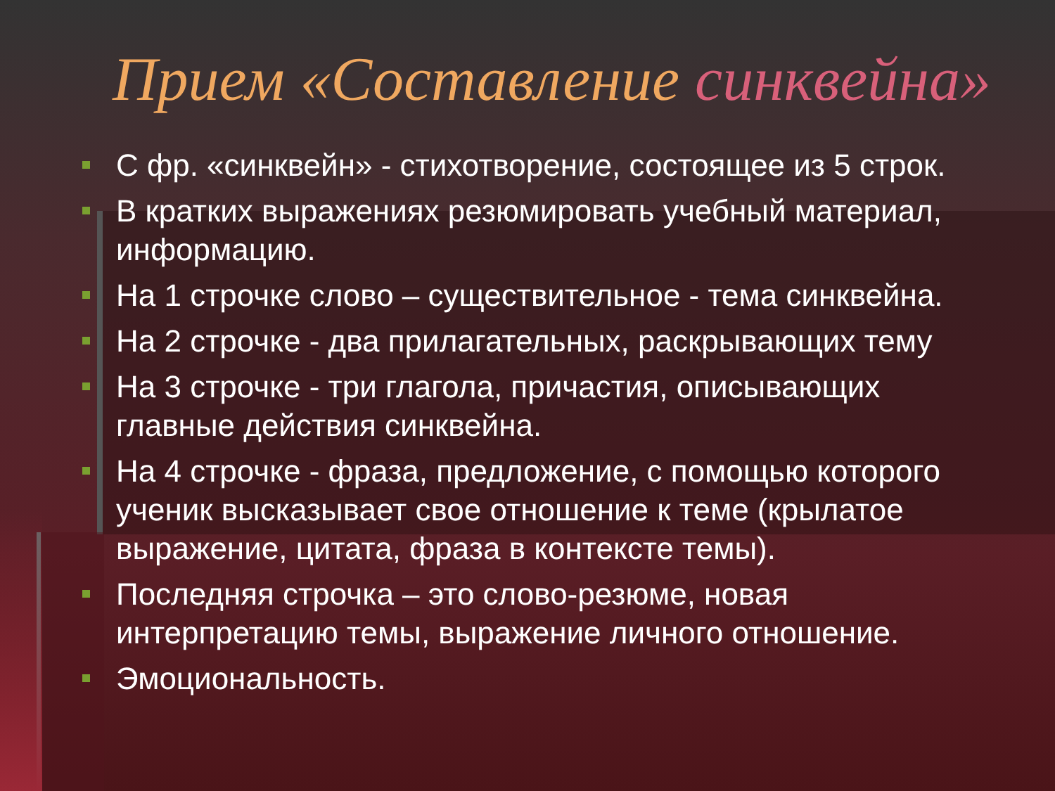Прием «Составление синквейна»
С фр. «синквейн» - стихотворение, состоящее из 5 строк.
В кратких выражениях резюмировать учебный материал, информацию.
На 1 строчке слово – существительное - тема синквейна.
На 2 строчке - два прилагательных, раскрывающих тему
На 3 строчке - три глагола, причастия, описывающих главные действия синквейна.
На 4 строчке - фраза, предложение, с помощью которого ученик высказывает свое отношение к теме (крылатое выражение, цитата, фраза в контексте темы).
Последняя строчка – это слово-резюме, новая интерпретацию темы, выражение личного отношение.
Эмоциональность.